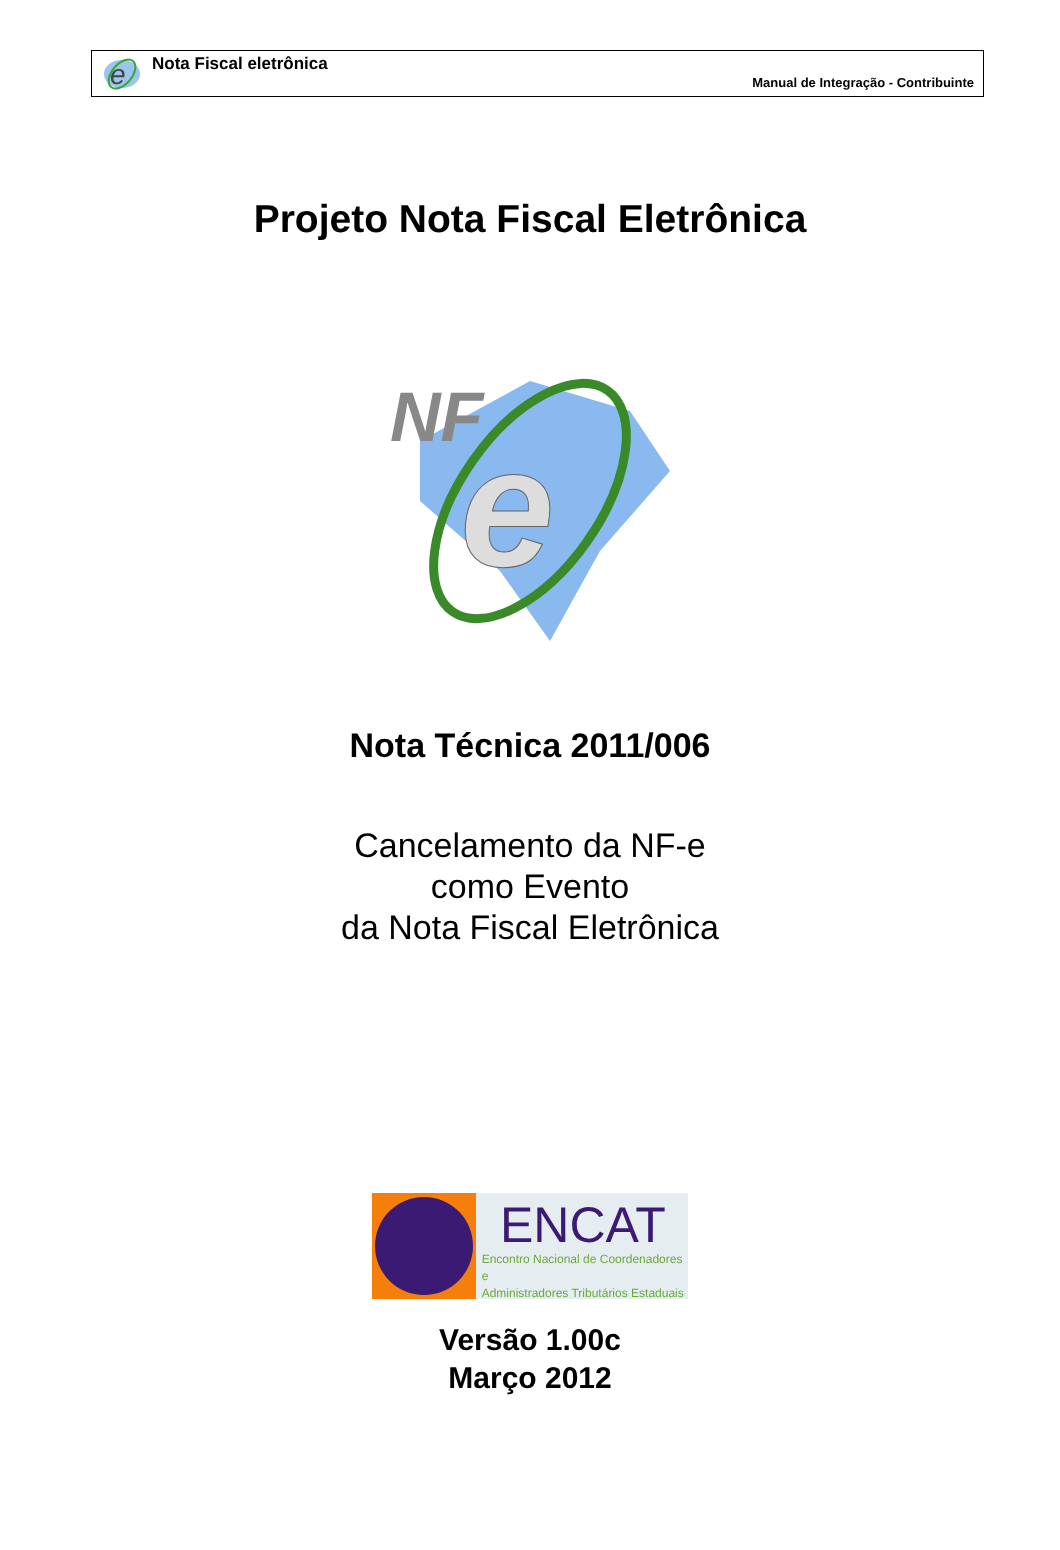e
Nota Fiscal eletrônica
Manual de Integração - Contribuinte
Projeto Nota Fiscal Eletrônica
NF
e
Nota Técnica 2011/006
Cancelamento da NF-e
como Evento
da Nota Fiscal Eletrônica
ENCAT
Encontro Nacional de Coordenadores e
Administradores Tributários Estaduais
Versão 1.00c
Março 2012